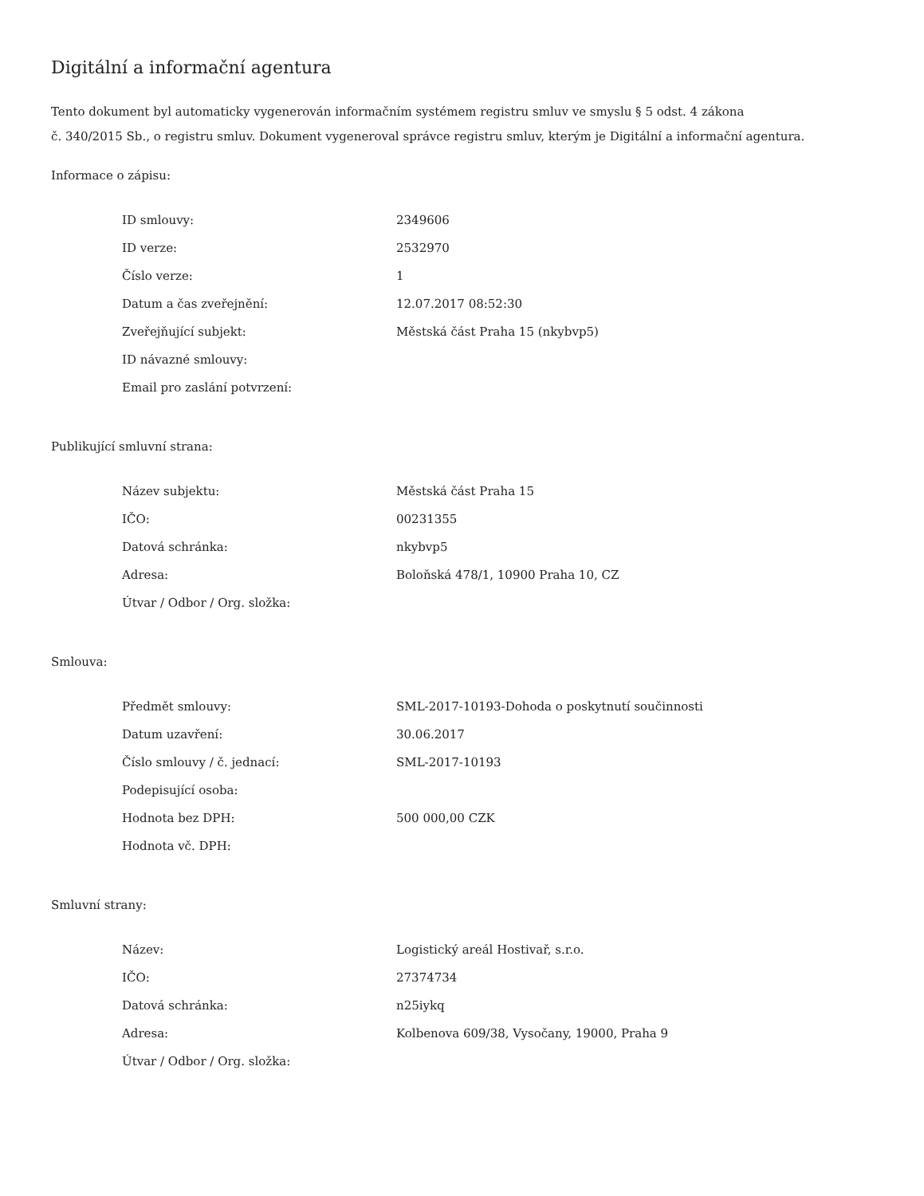Digitální a informační agentura
Tento dokument byl automaticky vygenerován informačním systémem registru smluv ve smyslu § 5 odst. 4 zákona
č. 340/2015 Sb., o registru smluv. Dokument vygeneroval správce registru smluv, kterým je Digitální a informační agentura.
Informace o zápisu:
| ID smlouvy: | 2349606 |
| ID verze: | 2532970 |
| Číslo verze: | 1 |
| Datum a čas zveřejnění: | 12.07.2017 08:52:30 |
| Zveřejňující subjekt: | Městská část Praha 15 (nkybvp5) |
| ID návazné smlouvy: | |
| Email pro zaslání potvrzení: | |
Publikující smluvní strana:
| Název subjektu: | Městská část Praha 15 |
| IČO: | 00231355 |
| Datová schránka: | nkybvp5 |
| Adresa: | Boloňská 478/1, 10900 Praha 10, CZ |
| Útvar / Odbor / Org. složka: | |
Smlouva:
| Předmět smlouvy: | SML-2017-10193-Dohoda o poskytnutí součinnosti |
| Datum uzavření: | 30.06.2017 |
| Číslo smlouvy / č. jednací: | SML-2017-10193 |
| Podepisující osoba: | |
| Hodnota bez DPH: | 500 000,00 CZK |
| Hodnota vč. DPH: | |
Smluvní strany:
| Název: | Logistický areál Hostivař, s.r.o. |
| IČO: | 27374734 |
| Datová schránka: | n25iykq |
| Adresa: | Kolbenova 609/38, Vysočany, 19000, Praha 9 |
| Útvar / Odbor / Org. složka: | |